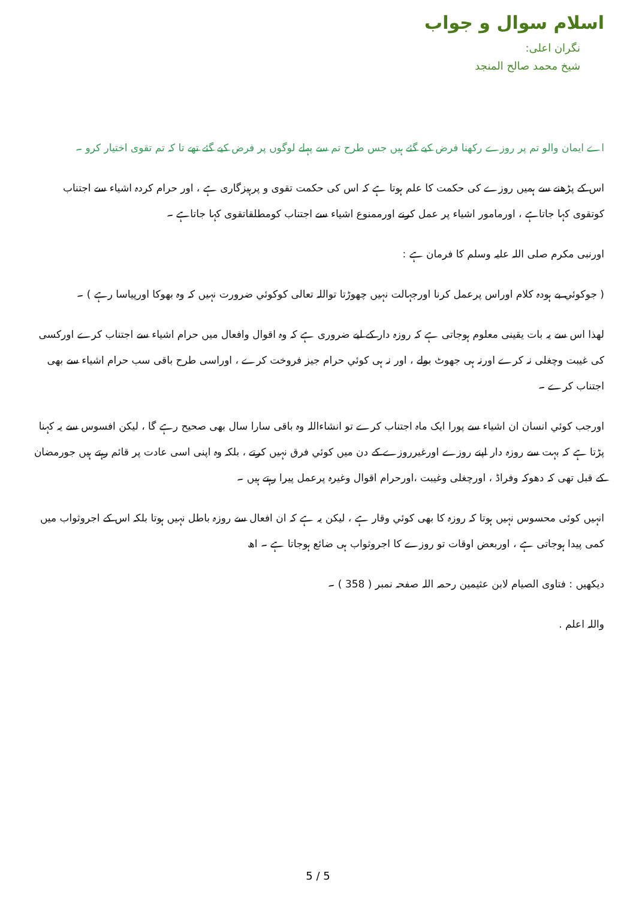اسلام سوال و جواب
نگران اعلی:
شیخ محمد صالح المنجد
اے ایمان والو تم پر روزے رکھنا فرض کیے گئے ہیں جس طرح تم سے پہلے لوگوں پر فرض کیے گئے تھے تا کہ تم تقوی اختیار کرو ۔
اس کے پڑھنے سے ہمیں روزے کی حکمت کا علم ہوتا ہے کہ اس کی حکمت تقوی و پرہیزگاری ہے ، اور حرام کردہ اشیاء سے اجتناب کوتقوی کہا جاتاہے ، اورمامور اشیاء پر عمل کرنے اورممنوع اشیاء سے اجتناب کومطلقاتقوی کہا جاتاہے ۔
اورنبی مکرم صلی اللہ علیہ وسلم کا فرمان ہے :
( جوکوئي بے ہودہ کلام اوراس پرعمل کرنا اورجہالت نہیں چھوڑتا تواللہ تعالی کوکوئي ضرورت نہیں کہ وہ بھوکا اورپیاسا رہے ) ۔
لھذا اس سے یہ بات یقینی معلوم ہوجاتی ہے کہ روزہ دار کے لیے ضروری ہے کہ وہ اقوال وافعال میں حرام اشیاء سے اجتناب کرے اورکسی کی غیبت وچغلی نہ کرے اورنہ ہی جھوٹ بولے ، اور نہ ہی کوئي حرام جیز فروخت کرے ، اوراسی طرح باقی سب حرام اشیاء سے بھی اجتناب کرے ۔
اورجب کوئي انسان ان اشیاء سے پورا ایک ماہ اجتناب کرے تو انشاءاللہ وہ باقی سارا سال بھی صحیح رہے گا ، لیکن افسوس سے یہ کہنا پڑتا ہے کہ بہت سے روزہ دار اپنے روزے اورغیرروزے کے دن میں کوئي فرق نہیں کرتے ، بلکہ وہ اپنی اسی عادت پر قائم رہتے ہیں جورمضان کے قبل تھی کہ دھوکہ وفراڈ ، اورچغلی وغیبت ،اورحرام اقوال وغیرہ پرعمل پیرا رہتے ہیں ۔
انہیں کوئی محسوس نہیں ہوتا کہ روزہ کا بھی کوئي وقار ہے ، لیکن یہ ہے کہ ان افعال سے روزہ باطل نہیں ہوتا بلکہ اس کے اجروثواب میں کمی پیدا ہوجاتی ہے ، اوربعض اوقات تو روزے کا اجروثواب ہی ضائع ہوجاتا ہے ۔ اھ
دیکھیں : فتاوی الصیام لابن عثیمین رحمہ اللہ صفحہ نمبر ( 358 ) ۔
واللہ اعلم .
5 / 5